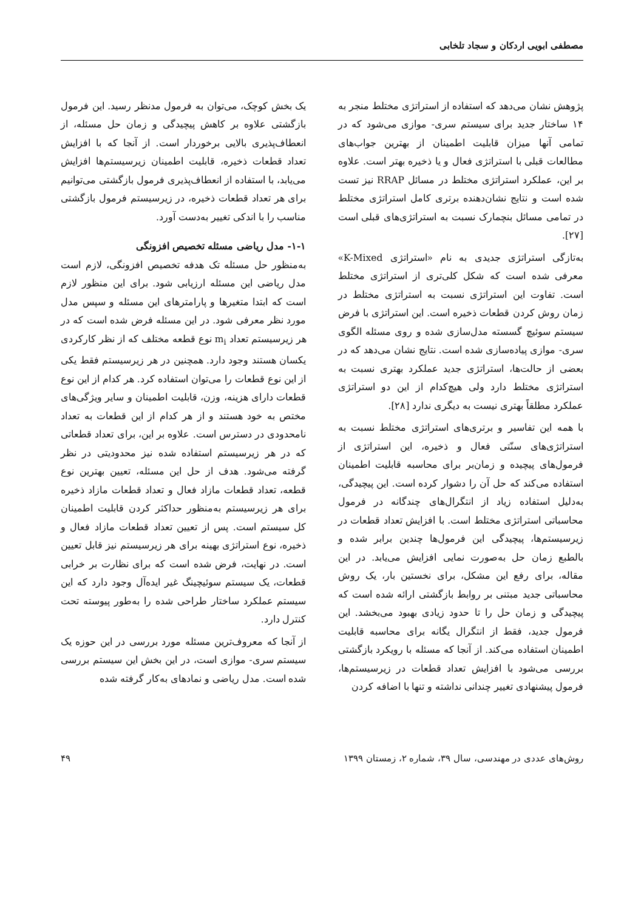مصطفی ابویی اردکان و سجاد تلخابی
پژوهش نشان می‌دهد که استفاده از استراتژی مختلط منجر به ۱۴ ساختار جدید برای سیستم سری- موازی می‌شود که در تمامی آنها میزان قابلیت اطمینان از بهترین جواب‌های مطالعات قبلی با استراتژی فعال و یا ذخیره بهتر است. علاوه بر این، عملکرد استراتژی مختلط در مسائل RRAP نیز تست شده است و نتایج نشان‌دهنده برتری کامل استراتژی مختلط در تمامی مسائل بنچمارک نسبت به استراتژی‌های قبلی است [۲۷].
به‌تازگی استراتژی جدیدی به نام «استراتژی K-Mixed» معرفی شده است که شکل کلی‌تری از استراتژی مختلط است. تفاوت این استراتژی نسبت به استراتژی مختلط در زمان روش کردن قطعات ذخیره است. این استراتژی با فرض سیستم سوئیچ گسسته مدل‌سازی شده و روی مسئله الگوی سری- موازی پیاده‌سازی شده است. نتایج نشان می‌دهد که در بعضی از حالت‌ها، استراتژی جدید عملکرد بهتری نسبت به استراتژی مختلط دارد ولی هیچ‌کدام از این دو استراتژی عملکرد مطلقاً بهتری نیست به دیگری ندارد [۲۸].
با همه این تفاسیر و برتری‌های استراتژی مختلط نسبت به استراتژی‌های سنّتی فعال و ذخیره، این استراتژی از فرمول‌های پیچیده و زمان‌بر برای محاسبه قابلیت اطمینان استفاده می‌کند که حل آن را دشوار کرده است. این پیچیدگی، به‌دلیل استفاده زیاد از انتگرال‌های چندگانه در فرمول محاسباتی استراتژی مختلط است. با افزایش تعداد قطعات در زیرسیستم‌ها، پیچیدگی این فرمول‌ها چندین برابر شده و بالطبع زمان حل به‌صورت نمایی افزایش می‌یابد. در این مقاله، برای رفع این مشکل، برای نخستین بار، یک روش محاسباتی جدید مبتنی بر روابط بازگشتی ارائه شده است که پیچیدگی و زمان حل را تا حدود زیادی بهبود می‌بخشد. این فرمول جدید، فقط از انتگرال یگانه برای محاسبه قابلیت اطمینان استفاده می‌کند. از آنجا که مسئله با رویکرد بازگشتی بررسی می‌شود با افزایش تعداد قطعات در زیرسیستم‌ها، فرمول پیشنهادی تغییر چندانی نداشته و تنها با اضافه کردن
یک بخش کوچک، می‌توان به فرمول مدنظر رسید. این فرمول بازگشتی علاوه بر کاهش پیچیدگی و زمان حل مسئله، از انعطاف‌پذیری بالایی برخوردار است. از آنجا که با افزایش تعداد قطعات ذخیره، قابلیت اطمینان زیرسیستم‌ها افزایش می‌یابد، با استفاده از انعطاف‌پذیری فرمول بازگشتی می‌توانیم برای هر تعداد قطعات ذخیره، در زیرسیستم فرمول بازگشتی مناسب را با اندکی تغییر به‌دست آورد.
۱-۱- مدل ریاضی مسئله تخصیص افزونگی
به‌منظور حل مسئله تک هدفه تخصیص افزونگی، لازم است مدل ریاضی این مسئله ارزیابی شود. برای این منظور لازم است که ابتدا متغیرها و پارامترهای این مسئله و سپس مدل مورد نظر معرفی شود. در این مسئله فرض شده است که در هر زیرسیستم تعداد m<sub>i</sub> نوع قطعه مختلف که از نظر کارکردی یکسان هستند وجود دارد. همچنین در هر زیرسیستم فقط یکی از این نوع قطعات را می‌توان استفاده کرد. هر کدام از این نوع قطعات دارای هزینه، وزن، قابلیت اطمینان و سایر ویژگی‌های مختص به خود هستند و از هر کدام از این قطعات به تعداد نامحدودی در دسترس است. علاوه بر این، برای تعداد قطعاتی که در هر زیرسیستم استفاده شده نیز محدودیتی در نظر گرفته می‌شود. هدف از حل این مسئله، تعیین بهترین نوع قطعه، تعداد قطعات مازاد فعال و تعداد قطعات مازاد ذخیره برای هر زیرسیستم به‌منظور حداکثر کردن قابلیت اطمینان کل سیستم است. پس از تعیین تعداد قطعات مازاد فعال و ذخیره، نوع استراتژی بهینه برای هر زیرسیستم نیز قابل تعیین است. در نهایت، فرض شده است که برای نظارت بر خرابی قطعات، یک سیستم سوئیچینگ غیر ایده‌آل وجود دارد که این سیستم عملکرد ساختار طراحی شده را به‌طور پیوسته تحت کنترل دارد.
از آنجا که معروف‌ترین مسئله مورد بررسی در این حوزه یک سیستم سری- موازی است، در این بخش این سیستم بررسی شده است. مدل ریاضی و نمادهای به‌کار گرفته شده
روش‌های عددی در مهندسی، سال ۳۹، شماره ۲، زمستان ۱۳۹۹ ۴۹